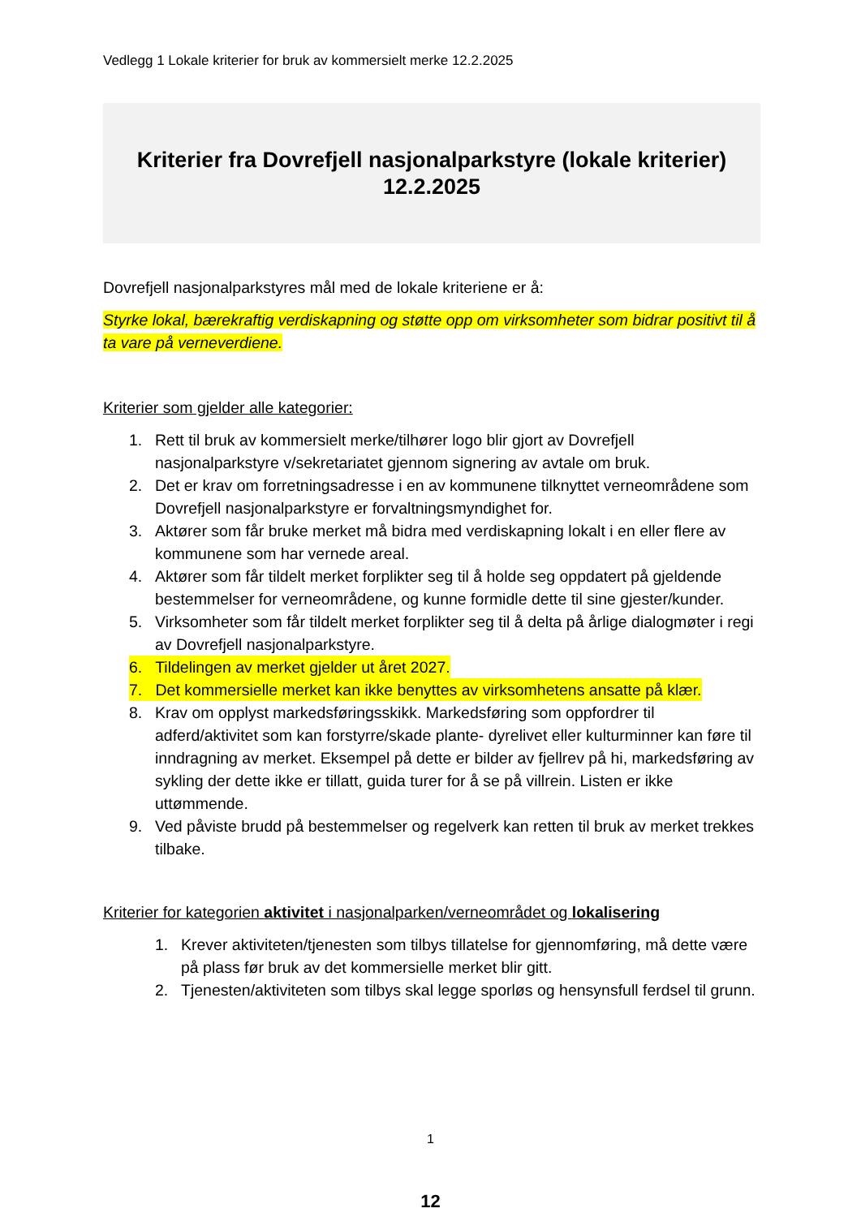Vedlegg 1 Lokale kriterier for bruk av kommersielt merke 12.2.2025
Kriterier fra Dovrefjell nasjonalparkstyre (lokale kriterier)
12.2.2025
Dovrefjell nasjonalparkstyres mål med de lokale kriteriene er å:
Styrke lokal, bærekraftig verdiskapning og støtte opp om virksomheter som bidrar positivt til å ta vare på verneverdiene.
Kriterier som gjelder alle kategorier:
1. Rett til bruk av kommersielt merke/tilhører logo blir gjort av Dovrefjell nasjonalparkstyre v/sekretariatet gjennom signering av avtale om bruk.
2. Det er krav om forretningsadresse i en av kommunene tilknyttet verneområdene som Dovrefjell nasjonalparkstyre er forvaltningsmyndighet for.
3. Aktører som får bruke merket må bidra med verdiskapning lokalt i en eller flere av kommunene som har vernede areal.
4. Aktører som får tildelt merket forplikter seg til å holde seg oppdatert på gjeldende bestemmelser for verneområdene, og kunne formidle dette til sine gjester/kunder.
5. Virksomheter som får tildelt merket forplikter seg til å delta på årlige dialogmøter i regi av Dovrefjell nasjonalparkstyre.
6. Tildelingen av merket gjelder ut året 2027.
7. Det kommersielle merket kan ikke benyttes av virksomhetens ansatte på klær.
8. Krav om opplyst markedsføringsskikk. Markedsføring som oppfordrer til adferd/aktivitet som kan forstyrre/skade plante- dyrelivet eller kulturminner kan føre til inndragning av merket. Eksempel på dette er bilder av fjellrev på hi, markedsføring av sykling der dette ikke er tillatt, guida turer for å se på villrein. Listen er ikke uttømmende.
9. Ved påviste brudd på bestemmelser og regelverk kan retten til bruk av merket trekkes tilbake.
Kriterier for kategorien aktivitet i nasjonalparken/verneområdet og lokalisering
1. Krever aktiviteten/tjenesten som tilbys tillatelse for gjennomføring, må dette være på plass før bruk av det kommersielle merket blir gitt.
2. Tjenesten/aktiviteten som tilbys skal legge sporløs og hensynsfull ferdsel til grunn.
1
12